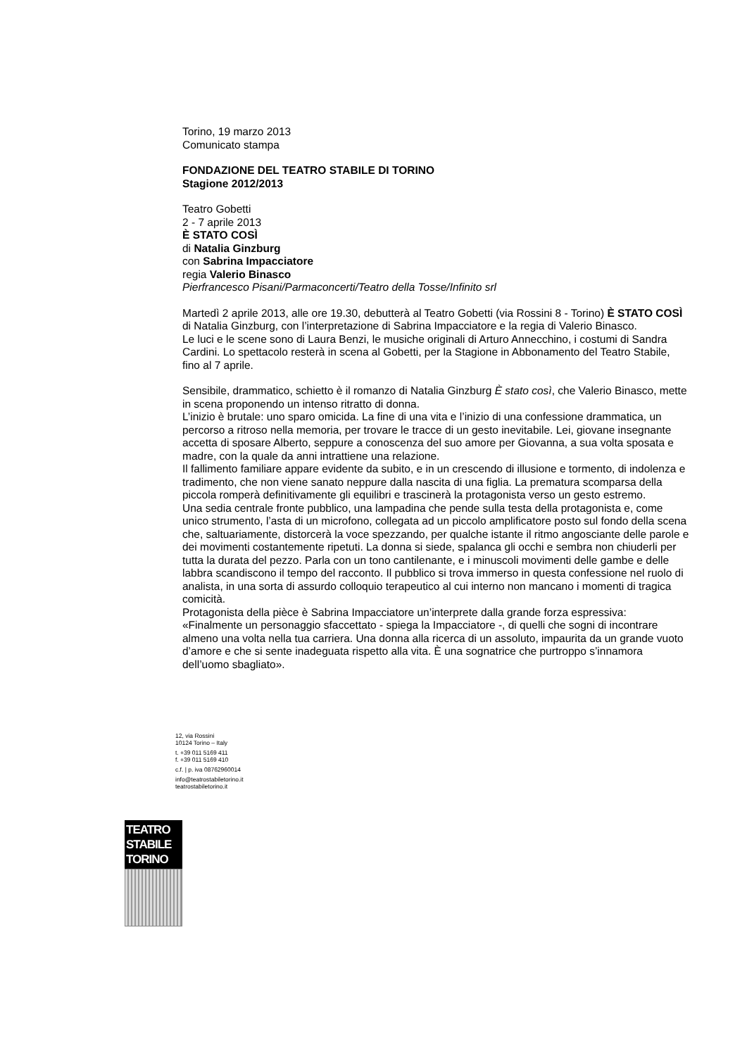Torino, 19 marzo 2013
Comunicato stampa
FONDAZIONE DEL TEATRO STABILE DI TORINO
Stagione 2012/2013
Teatro Gobetti
2 - 7 aprile 2013
È STATO COSÌ
di Natalia Ginzburg
con Sabrina Impacciatore
regia Valerio Binasco
Pierfrancesco Pisani/Parmaconcerti/Teatro della Tosse/Infinito srl
Martedì 2 aprile 2013, alle ore 19.30, debutterà al Teatro Gobetti (via Rossini 8 - Torino) È STATO COSÌ di Natalia Ginzburg, con l’interpretazione di Sabrina Impacciatore e la regia di Valerio Binasco.
Le luci e le scene sono di Laura Benzi, le musiche originali di Arturo Annecchino, i costumi di Sandra Cardini. Lo spettacolo resterà in scena al Gobetti, per la Stagione in Abbonamento del Teatro Stabile, fino al 7 aprile.
Sensibile, drammatico, schietto è il romanzo di Natalia Ginzburg È stato così, che Valerio Binasco, mette in scena proponendo un intenso ritratto di donna.
L’inizio è brutale: uno sparo omicida. La fine di una vita e l’inizio di una confessione drammatica, un percorso a ritroso nella memoria, per trovare le tracce di un gesto inevitabile. Lei, giovane insegnante accetta di sposare Alberto, seppure a conoscenza del suo amore per Giovanna, a sua volta sposata e madre, con la quale da anni intrattiene una relazione.
Il fallimento familiare appare evidente da subito, e in un crescendo di illusione e tormento, di indolenza e tradimento, che non viene sanato neppure dalla nascita di una figlia. La prematura scomparsa della piccola romperà definitivamente gli equilibri e trascinerà la protagonista verso un gesto estremo.
Una sedia centrale fronte pubblico, una lampadina che pende sulla testa della protagonista e, come unico strumento, l’asta di un microfono, collegata ad un piccolo amplificatore posto sul fondo della scena che, saltuariamente, distorcerà la voce spezzando, per qualche istante il ritmo angosciante delle parole e dei movimenti costantemente ripetuti. La donna si siede, spalanca gli occhi e sembra non chiuderli per tutta la durata del pezzo. Parla con un tono cantilenante, e i minuscoli movimenti delle gambe e delle labbra scandiscono il tempo del racconto. Il pubblico si trova immerso in questa confessione nel ruolo di analista, in una sorta di assurdo colloquio terapeutico al cui interno non mancano i momenti di tragica comicità.
Protagonista della pièce è Sabrina Impacciatore un’interprete dalla grande forza espressiva: «Finalmente un personaggio sfaccettato - spiega la Impacciatore -, di quelli che sogni di incontrare almeno una volta nella tua carriera. Una donna alla ricerca di un assoluto, impaurita da un grande vuoto d’amore e che si sente inadeguata rispetto alla vita. È una sognatrice che purtroppo s’innamora dell’uomo sbagliato».
12, via Rossini
10124 Torino – Italy
t. +39 011 5169 411
f. +39 011 5169 410
c.f. | p. iva 08762960014
info@teatrostabiletorino.it
teatrostabiletorino.it
TEATRO
STABILE
TORINO